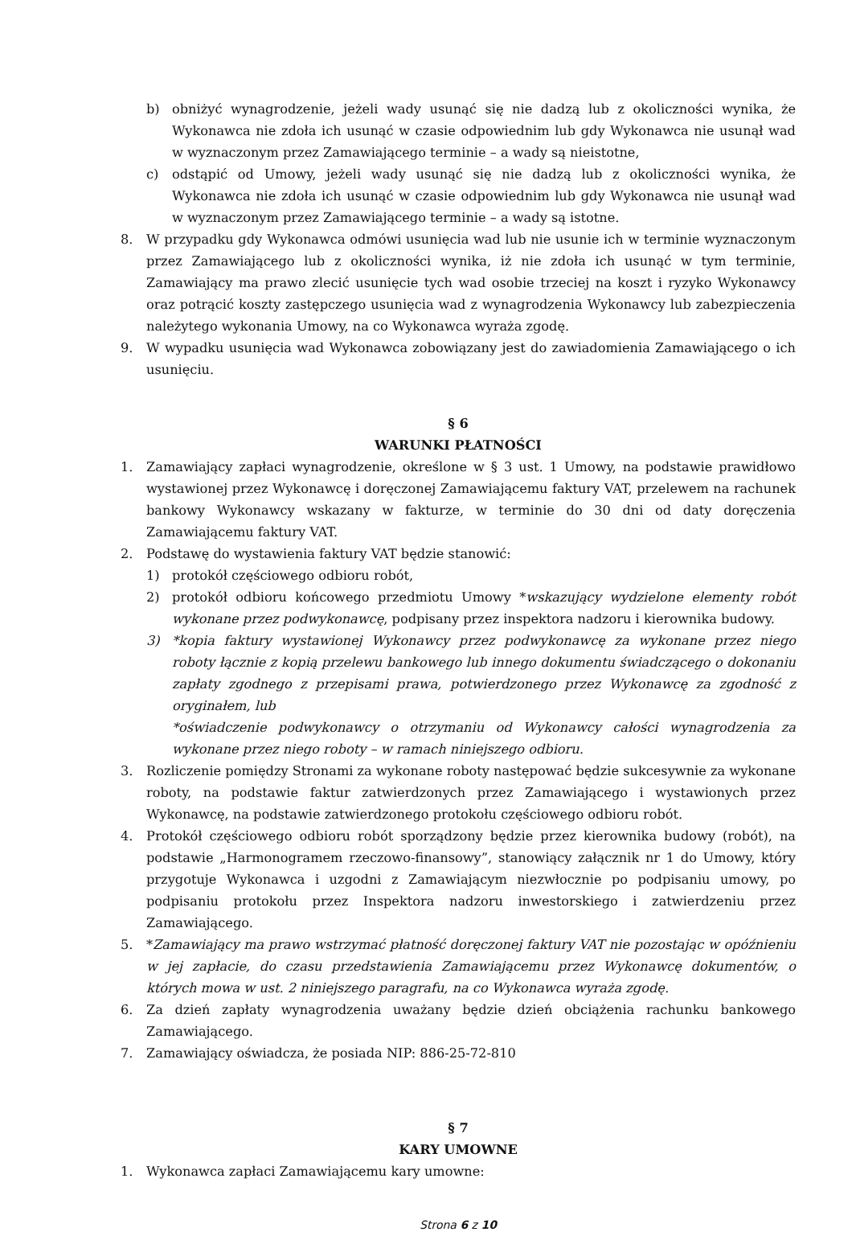b) obniżyć wynagrodzenie, jeżeli wady usunąć się nie dadzą lub z okoliczności wynika, że Wykonawca nie zdoła ich usunąć w czasie odpowiednim lub gdy Wykonawca nie usunął wad w wyznaczonym przez Zamawiającego terminie – a wady są nieistotne,
c) odstąpić od Umowy, jeżeli wady usunąć się nie dadzą lub z okoliczności wynika, że Wykonawca nie zdoła ich usunąć w czasie odpowiednim lub gdy Wykonawca nie usunął wad w wyznaczonym przez Zamawiającego terminie – a wady są istotne.
8. W przypadku gdy Wykonawca odmówi usunięcia wad lub nie usunie ich w terminie wyznaczonym przez Zamawiającego lub z okoliczności wynika, iż nie zdoła ich usunąć w tym terminie, Zamawiający ma prawo zlecić usunięcie tych wad osobie trzeciej na koszt i ryzyko Wykonawcy oraz potrącić koszty zastępczego usunięcia wad z wynagrodzenia Wykonawcy lub zabezpieczenia należytego wykonania Umowy, na co Wykonawca wyraża zgodę.
9. W wypadku usunięcia wad Wykonawca zobowiązany jest do zawiadomienia Zamawiającego o ich usunięciu.
§ 6
WARUNKI PŁATNOŚCI
1. Zamawiający zapłaci wynagrodzenie, określone w § 3 ust. 1 Umowy, na podstawie prawidłowo wystawionej przez Wykonawcę i doręczonej Zamawiającemu faktury VAT, przelewem na rachunek bankowy Wykonawcy wskazany w fakturze, w terminie do 30 dni od daty doręczenia Zamawiającemu faktury VAT.
2. Podstawę do wystawienia faktury VAT będzie stanowić:
1) protokół częściowego odbioru robót,
2) protokół odbioru końcowego przedmiotu Umowy *wskazujący wydzielone elementy robót wykonane przez podwykonawcę, podpisany przez inspektora nadzoru i kierownika budowy.
3) *kopia faktury wystawionej Wykonawcy przez podwykonawcę za wykonane przez niego roboty łącznie z kopią przelewu bankowego lub innego dokumentu świadczącego o dokonaniu zapłaty zgodnego z przepisami prawa, potwierdzonego przez Wykonawcę za zgodność z oryginałem, lub
*oświadczenie podwykonawcy o otrzymaniu od Wykonawcy całości wynagrodzenia za wykonane przez niego roboty – w ramach niniejszego odbioru.
3. Rozliczenie pomiędzy Stronami za wykonane roboty następować będzie sukcesywnie za wykonane roboty, na podstawie faktur zatwierdzonych przez Zamawiającego i wystawionych przez Wykonawcę, na podstawie zatwierdzonego protokołu częściowego odbioru robót.
4. Protokół częściowego odbioru robót sporządzony będzie przez kierownika budowy (robót), na podstawie „Harmonogramem rzeczowo-finansowy”, stanowiący załącznik nr 1 do Umowy, który przygotuje Wykonawca i uzgodni z Zamawiającym niezwłocznie po podpisaniu umowy, po podpisaniu protokołu przez Inspektora nadzoru inwestorskiego i zatwierdzeniu przez Zamawiającego.
5. *Zamawiający ma prawo wstrzymać płatność doręczonej faktury VAT nie pozostając w opóźnieniu w jej zapłacie, do czasu przedstawienia Zamawiającemu przez Wykonawcę dokumentów, o których mowa w ust. 2 niniejszego paragrafu, na co Wykonawca wyraża zgodę.
6. Za dzień zapłaty wynagrodzenia uważany będzie dzień obciążenia rachunku bankowego Zamawiającego.
7. Zamawiający oświadcza, że posiada NIP: 886-25-72-810
§ 7
KARY UMOWNE
1. Wykonawca zapłaci Zamawiającemu kary umowne:
Strona 6 z 10